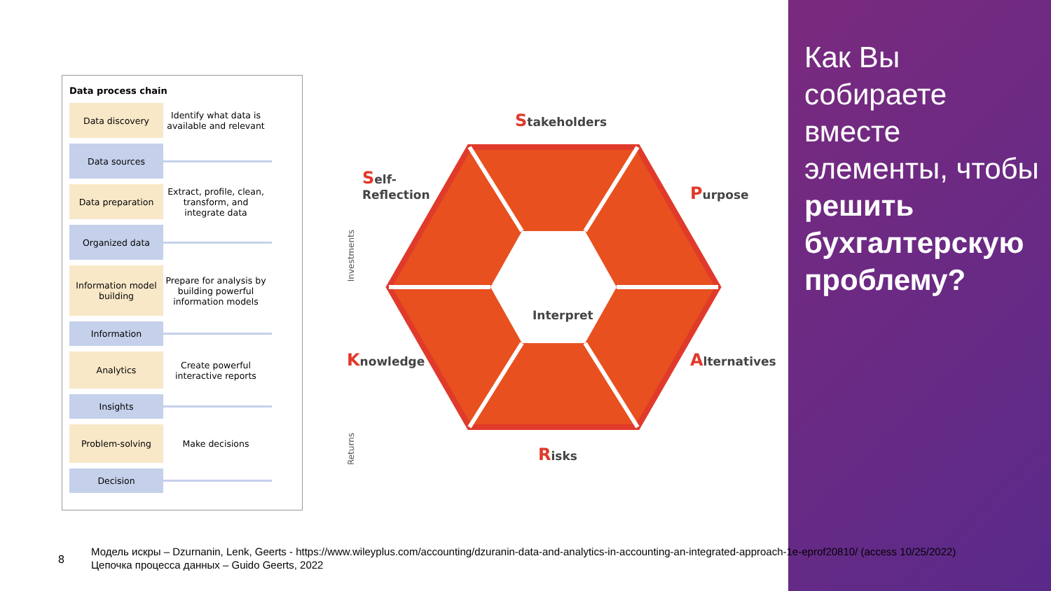Data process chain
Data discovery
Identify what data is available and relevant
Data sources
Data preparation
Extract, profile, clean, transform, and integrate data
Organized data
Information model building
Prepare for analysis by building powerful information models
Information
Analytics
Create powerful interactive reports
Insights
Problem-solving
Make decisions
Decision
Investments
Returns
Interpret
Stakeholders
Self-
Reflection
Purpose
Knowledge Alternatives
Risks
Как Вы собираете вместе элементы, чтобы решить бухгалтерскую проблему?
8
Модель искры – Dzurnanin, Lenk, Geerts - https://www.wileyplus.com/accounting/dzuranin-data-and-analytics-in-accounting-an-integrated-approach-1e-eprof20810/ (access 10/25/2022)
Цепочка процесса данных – Guido Geerts, 2022